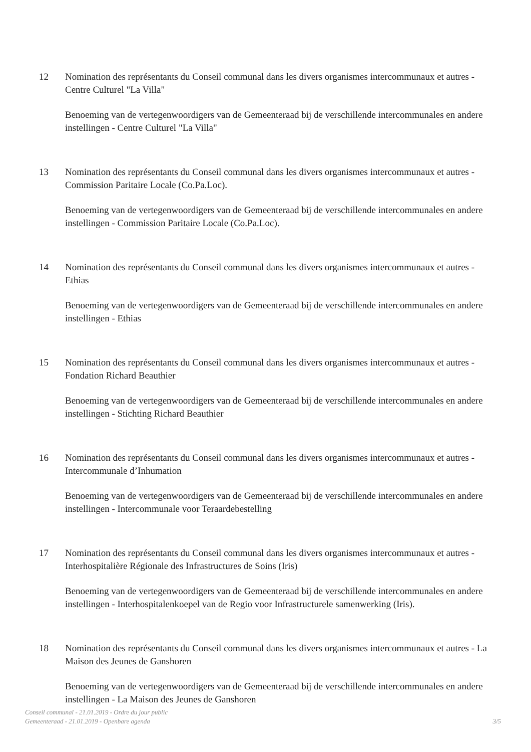12 Nomination des représentants du Conseil communal dans les divers organismes intercommunaux et autres - Centre Culturel "La Villa"
Benoeming van de vertegenwoordigers van de Gemeenteraad bij de verschillende intercommunales en andere instellingen - Centre Culturel "La Villa"
13 Nomination des représentants du Conseil communal dans les divers organismes intercommunaux et autres - Commission Paritaire Locale (Co.Pa.Loc).
Benoeming van de vertegenwoordigers van de Gemeenteraad bij de verschillende intercommunales en andere instellingen - Commission Paritaire Locale (Co.Pa.Loc).
14 Nomination des représentants du Conseil communal dans les divers organismes intercommunaux et autres - Ethias
Benoeming van de vertegenwoordigers van de Gemeenteraad bij de verschillende intercommunales en andere instellingen - Ethias
15 Nomination des représentants du Conseil communal dans les divers organismes intercommunaux et autres - Fondation Richard Beauthier
Benoeming van de vertegenwoordigers van de Gemeenteraad bij de verschillende intercommunales en andere instellingen - Stichting Richard Beauthier
16 Nomination des représentants du Conseil communal dans les divers organismes intercommunaux et autres - Intercommunale d’Inhumation
Benoeming van de vertegenwoordigers van de Gemeenteraad bij de verschillende intercommunales en andere instellingen - Intercommunale voor Teraardebestelling
17 Nomination des représentants du Conseil communal dans les divers organismes intercommunaux et autres - Interhospitalière Régionale des Infrastructures de Soins (Iris)
Benoeming van de vertegenwoordigers van de Gemeenteraad bij de verschillende intercommunales en andere instellingen - Interhospitalenkoepel van de Regio voor Infrastructurele samenwerking (Iris).
18 Nomination des représentants du Conseil communal dans les divers organismes intercommunaux et autres - La Maison des Jeunes de Ganshoren
Benoeming van de vertegenwoordigers van de Gemeenteraad bij de verschillende intercommunales en andere instellingen - La Maison des Jeunes de Ganshoren
Conseil communal - 21.01.2019 - Ordre du jour public
Gemeenteraad - 21.01.2019 - Openbare agenda
3/5